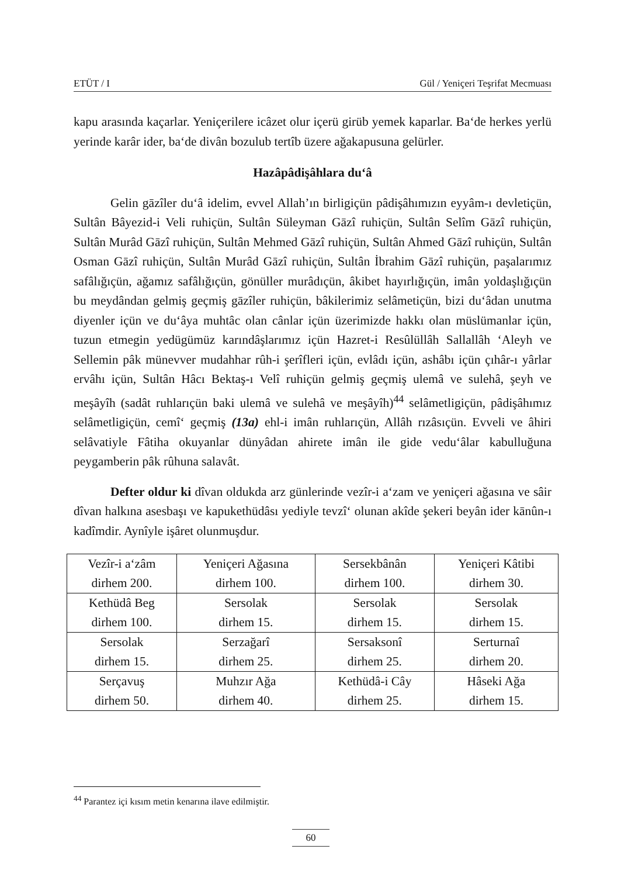ETÜT / I Gül / Yeniçeri Teşrifat Mecmuası
kapu arasında kaçarlar. Yeniçerilere icâzet olur içerü girüb yemek kaparlar. Ba‘de herkes yerlü yerinde karâr ider, ba‘de divân bozulub tertîb üzere ağakapusuna gelürler.
Hazâpâdişâhlara du‘â
Gelin gāzîler du‘â idelim, evvel Allah’ın birligiçün pâdişâhımızın eyyâm-ı devletiçün, Sultân Bâyezid-i Veli ruhiçün, Sultân Süleyman Gāzî ruhiçün, Sultân Selîm Gāzî ruhiçün, Sultân Murâd Gāzî ruhiçün, Sultân Mehmed Gāzî ruhiçün, Sultân Ahmed Gāzî ruhiçün, Sultân Osman Gāzî ruhiçün, Sultân Murâd Gāzî ruhiçün, Sultân İbrahim Gāzî ruhiçün, paşalarımız safâlığıçün, ağamız safâlığıçün, gönüller murâdıçün, âkibet hayırlığıçün, imân yoldaşlığıçün bu meydândan gelmiş geçmiş gāzîler ruhiçün, bâkilerimiz selâmetiçün, bizi du‘âdan unutma diyenler içün ve du‘âya muhtâc olan cânlar içün üzerimizde hakkı olan müslümanlar içün, tuzun etmegin yedügümüz karındâşlarımız içün Hazret-i Resûlüllâh Sallallâh ‘Aleyh ve Sellemin pâk münevver mudahhar rûh-i şerîfleri içün, evlâdı içün, ashâbı içün çıhâr-ı yârlar ervâhı içün, Sultân Hâcı Bektaş-ı Velî ruhiçün gelmiş geçmiş ulemâ ve sulehâ, şeyh ve meşâyîh (sadât ruhlarıçün baki ulemâ ve sulehâ ve meşâyîh)<sup>44</sup> selâmetligiçün, pâdişâhımız selâmetligiçün, cemî‘ geçmiş (13a) ehl-i imân ruhlarıçün, Allâh rızâsıçün. Evveli ve âhiri selâvatiyle Fâtiha okuyanlar dünyâdan ahirete imân ile gide vedu‘âlar kabulluğuna peygamberin pâk rûhuna salavât.
Defter oldur ki dîvan oldukda arz günlerinde vezîr-i a‘zam ve yeniçeri ağasına ve sâir dîvan halkına asesbaşı ve kapukethüdâsı yediyle tevzî‘ olunan akîde şekeri beyân ider kānûn-ı kadîmdir. Aynîyle işâret olunmuşdur.
| Vezîr-i a‘zâm dirhem 200. | Yeniçeri Ağasına dirhem 100. | Sersekbânân dirhem 100. | Yeniçeri Kâtibi dirhem 30. |
| Kethüdâ Beg dirhem 100. | Sersolak dirhem 15. | Sersolak dirhem 15. | Sersolak dirhem 15. |
| Sersolak dirhem 15. | Serzağarî dirhem 25. | Sersaksonî dirhem 25. | Serturnaî dirhem 20. |
| Serçavuş dirhem 50. | Muhzır Ağa dirhem 40. | Kethüdâ-i Cây dirhem 25. | Hâseki Ağa dirhem 15. |
<sup>44</sup> Parantez içi kısım metin kenarına ilave edilmiştir.
60